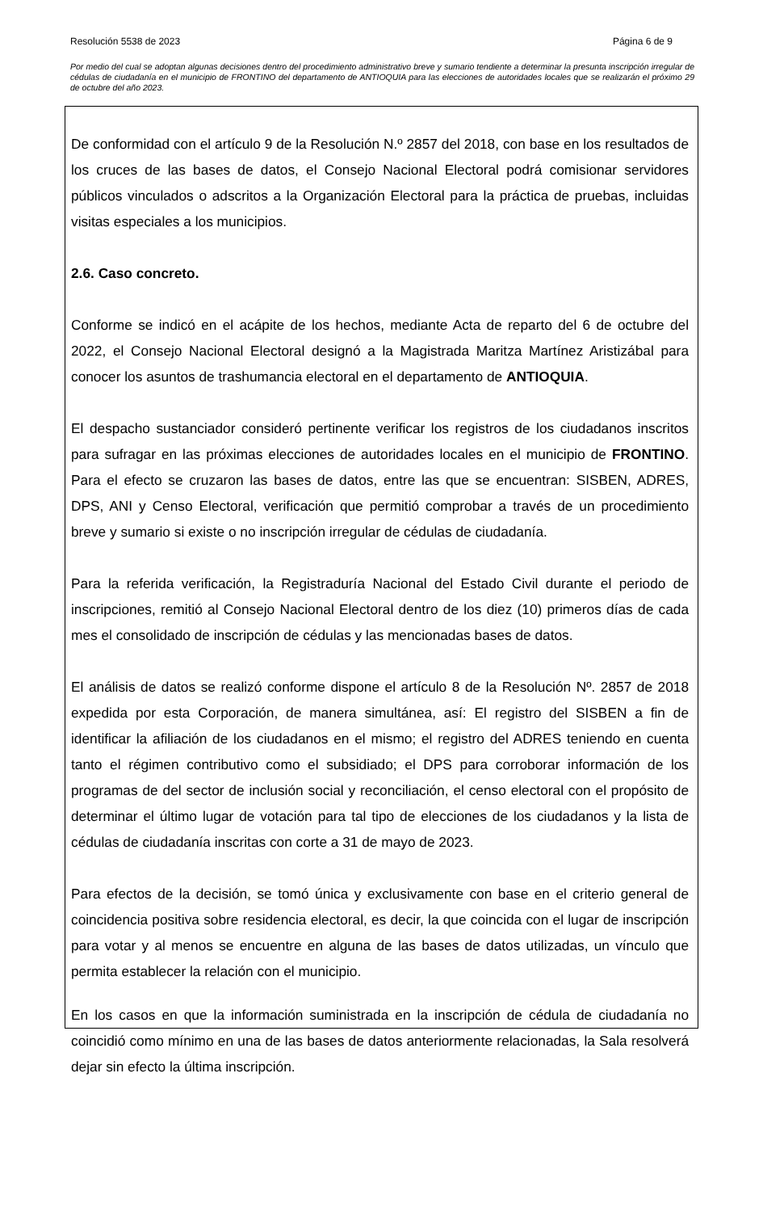Resolución 5538 de 2023 Página 6 de 9
Por medio del cual se adoptan algunas decisiones dentro del procedimiento administrativo breve y sumario tendiente a determinar la presunta inscripción irregular de cédulas de ciudadanía en el municipio de FRONTINO del departamento de ANTIOQUIA para las elecciones de autoridades locales que se realizarán el próximo 29 de octubre del año 2023.
De conformidad con el artículo 9 de la Resolución N.º 2857 del 2018, con base en los resultados de los cruces de las bases de datos, el Consejo Nacional Electoral podrá comisionar servidores públicos vinculados o adscritos a la Organización Electoral para la práctica de pruebas, incluidas visitas especiales a los municipios.
2.6. Caso concreto.
Conforme se indicó en el acápite de los hechos, mediante Acta de reparto del 6 de octubre del 2022, el Consejo Nacional Electoral designó a la Magistrada Maritza Martínez Aristizábal para conocer los asuntos de trashumancia electoral en el departamento de ANTIOQUIA.
El despacho sustanciador consideró pertinente verificar los registros de los ciudadanos inscritos para sufragar en las próximas elecciones de autoridades locales en el municipio de FRONTINO. Para el efecto se cruzaron las bases de datos, entre las que se encuentran: SISBEN, ADRES, DPS, ANI y Censo Electoral, verificación que permitió comprobar a través de un procedimiento breve y sumario si existe o no inscripción irregular de cédulas de ciudadanía.
Para la referida verificación, la Registraduría Nacional del Estado Civil durante el periodo de inscripciones, remitió al Consejo Nacional Electoral dentro de los diez (10) primeros días de cada mes el consolidado de inscripción de cédulas y las mencionadas bases de datos.
El análisis de datos se realizó conforme dispone el artículo 8 de la Resolución Nº. 2857 de 2018 expedida por esta Corporación, de manera simultánea, así: El registro del SISBEN a fin de identificar la afiliación de los ciudadanos en el mismo; el registro del ADRES teniendo en cuenta tanto el régimen contributivo como el subsidiado; el DPS para corroborar información de los programas de del sector de inclusión social y reconciliación, el censo electoral con el propósito de determinar el último lugar de votación para tal tipo de elecciones de los ciudadanos y la lista de cédulas de ciudadanía inscritas con corte a 31 de mayo de 2023.
Para efectos de la decisión, se tomó única y exclusivamente con base en el criterio general de coincidencia positiva sobre residencia electoral, es decir, la que coincida con el lugar de inscripción para votar y al menos se encuentre en alguna de las bases de datos utilizadas, un vínculo que permita establecer la relación con el municipio.
En los casos en que la información suministrada en la inscripción de cédula de ciudadanía no coincidió como mínimo en una de las bases de datos anteriormente relacionadas, la Sala resolverá dejar sin efecto la última inscripción.